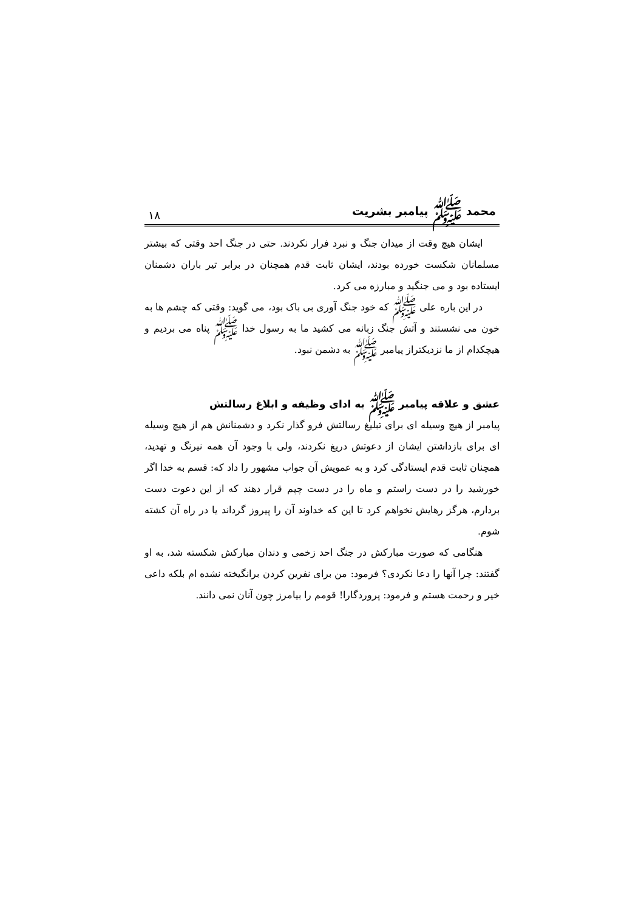محمد ﷺ پیامبر بشریت ۱۸
ایشان هیچ وقت از میدان جنگ و نبرد فرار نکردند. حتی در جنگ احد وقتی که بیشتر مسلمانان شکست خورده بودند، ایشان ثابت قدم همچنان در برابر تیر باران دشمنان ایستاده بود و می جنگید و مبارزه می کرد.
در این باره علی ﷺ که خود جنگ آوری بی باک بود، می گوید: وقتی که چشم ها به خون می نشستند و آتش جنگ زبانه می کشید ما به رسول خدا ﷺ پناه می بردیم و هیچکدام از ما نزدیکتراز پیامبر ﷺ به دشمن نبود.
عشق و علاقه پیامبر ﷺ به ادای وظیفه و ابلاغ رسالتش
پیامبر از هیچ وسیله ای برای تبلیغ رسالتش فرو گذار نکرد و دشمنانش هم از هیچ وسیله ای برای بازداشتن ایشان از دعوتش دریغ نکردند، ولی با وجود آن همه نیرنگ و تهدید، همچنان ثابت قدم ایستادگی کرد و به عمویش آن جواب مشهور را داد که: قسم به خدا اگر خورشید را در دست راستم و ماه را در دست چپم قرار دهند که از این دعوت دست بردارم، هرگز رهایش نخواهم کرد تا این که خداوند آن را پیروز گرداند یا در راه آن کشته شوم.
هنگامی که صورت مبارکش در جنگ احد زخمی و دندان مبارکش شکسته شد، به او گفتند: چرا آنها را دعا نکردی؟ فرمود: من برای نفرین کردن برانگیخته نشده ام بلکه داعی خیر و رحمت هستم و فرمود: پروردگارا! قومم را بیامرز چون آنان نمی دانند.